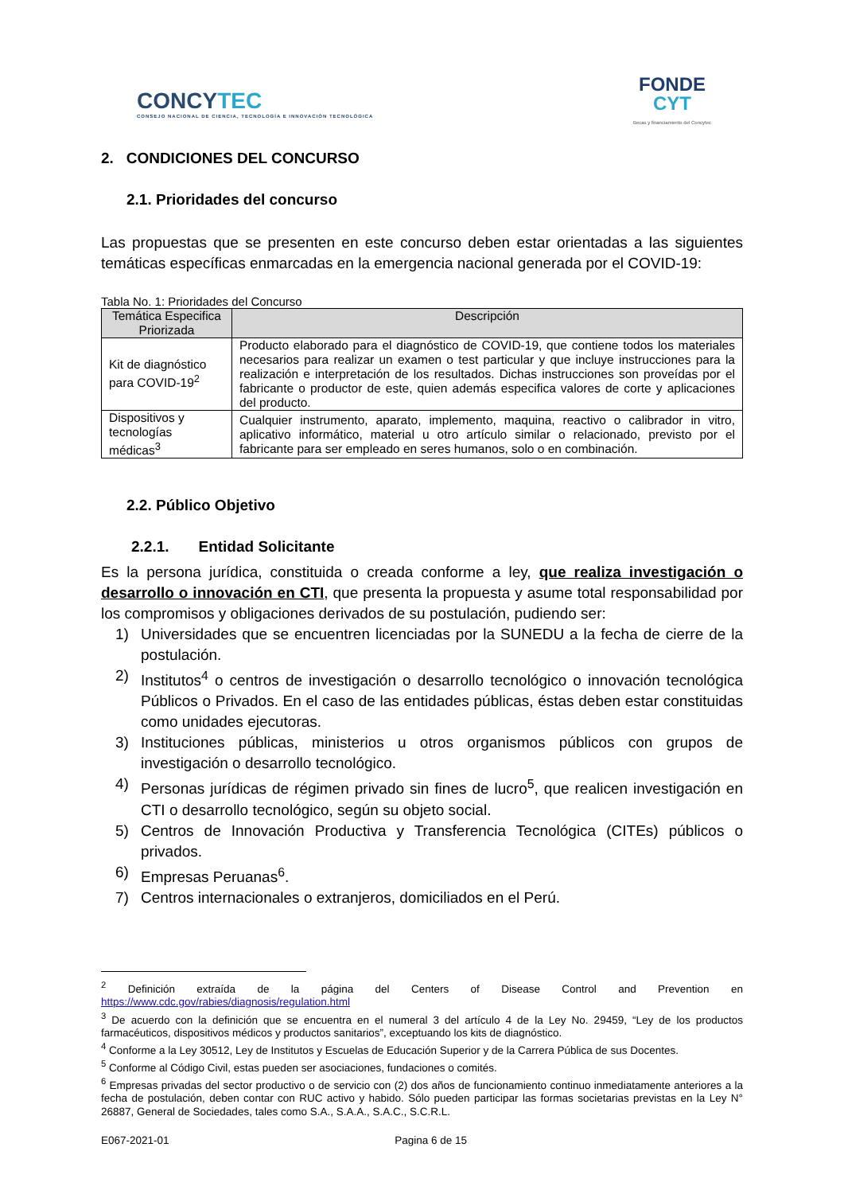CONCYTEC
CONSEJO NACIONAL DE CIENCIA, TECNOLOGÍA E INNOVACIÓN TECNOLÓGICA
FONDE
CYT
Becas y financiamiento del Concytec
2. CONDICIONES DEL CONCURSO
2.1. Prioridades del concurso
Las propuestas que se presenten en este concurso deben estar orientadas a las siguientes temáticas específicas enmarcadas en la emergencia nacional generada por el COVID-19:
Tabla No. 1: Prioridades del Concurso
| Temática Especifica Priorizada | Descripción |
| --- | --- |
| Kit de diagnóstico para COVID-19<sup>2</sup> | Producto elaborado para el diagnóstico de COVID-19, que contiene todos los materiales necesarios para realizar un examen o test particular y que incluye instrucciones para la realización e interpretación de los resultados. Dichas instrucciones son proveídas por el fabricante o productor de este, quien además especifica valores de corte y aplicaciones del producto. |
| Dispositivos y tecnologías médicas<sup>3</sup> | Cualquier instrumento, aparato, implemento, maquina, reactivo o calibrador in vitro, aplicativo informático, material u otro artículo similar o relacionado, previsto por el fabricante para ser empleado en seres humanos, solo o en combinación. |
2.2. Público Objetivo
2.2.1. Entidad Solicitante
Es la persona jurídica, constituida o creada conforme a ley, que realiza investigación o desarrollo o innovación en CTI, que presenta la propuesta y asume total responsabilidad por los compromisos y obligaciones derivados de su postulación, pudiendo ser:
1) Universidades que se encuentren licenciadas por la SUNEDU a la fecha de cierre de la postulación.
2) Institutos<sup>4</sup> o centros de investigación o desarrollo tecnológico o innovación tecnológica Públicos o Privados. En el caso de las entidades públicas, éstas deben estar constituidas como unidades ejecutoras.
3) Instituciones públicas, ministerios u otros organismos públicos con grupos de investigación o desarrollo tecnológico.
4) Personas jurídicas de régimen privado sin fines de lucro<sup>5</sup>, que realicen investigación en CTI o desarrollo tecnológico, según su objeto social.
5) Centros de Innovación Productiva y Transferencia Tecnológica (CITEs) públicos o privados.
6) Empresas Peruanas<sup>6</sup>.
7) Centros internacionales o extranjeros, domiciliados en el Perú.
<sup>2</sup> Definición extraída de la página del Centers of Disease Control and Prevention en https://www.cdc.gov/rabies/diagnosis/regulation.html
<sup>3</sup> De acuerdo con la definición que se encuentra en el numeral 3 del artículo 4 de la Ley No. 29459, “Ley de los productos farmacéuticos, dispositivos médicos y productos sanitarios”, exceptuando los kits de diagnóstico.
<sup>4</sup> Conforme a la Ley 30512, Ley de Institutos y Escuelas de Educación Superior y de la Carrera Pública de sus Docentes.
<sup>5</sup> Conforme al Código Civil, estas pueden ser asociaciones, fundaciones o comités.
<sup>6</sup> Empresas privadas del sector productivo o de servicio con (2) dos años de funcionamiento continuo inmediatamente anteriores a la fecha de postulación, deben contar con RUC activo y habido. Sólo pueden participar las formas societarias previstas en la Ley N° 26887, General de Sociedades, tales como S.A., S.A.A., S.A.C., S.C.R.L.
E067-2021-01 Pagina 6 de 15